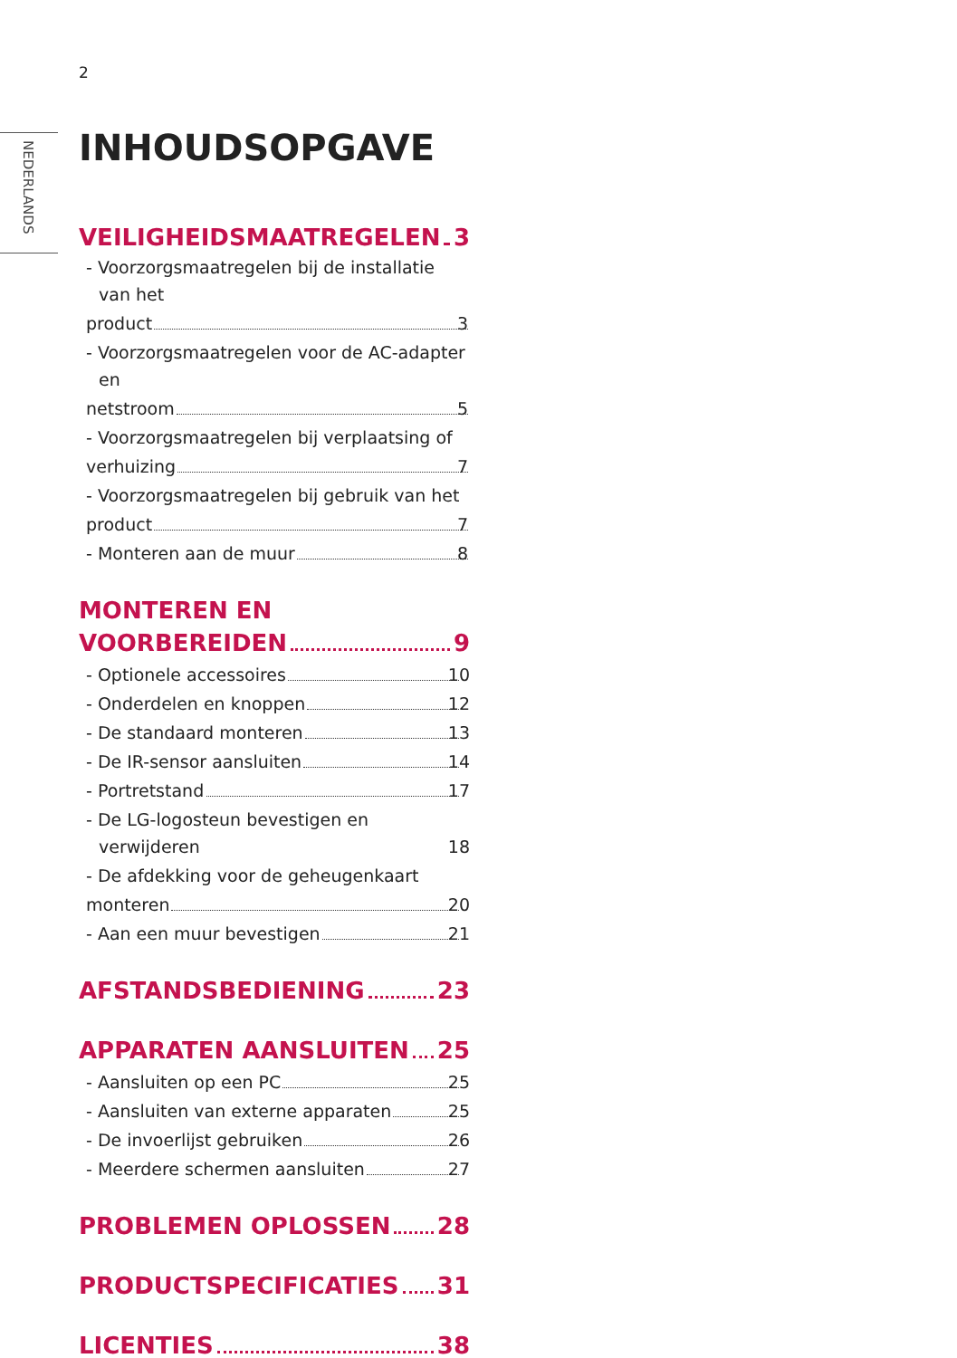2
NEDERLANDS
INHOUDSOPGAVE
VEILIGHEIDSMAATREGELEN 3
- Voorzorgsmaatregelen bij de installatie van het
product 3
- Voorzorgsmaatregelen voor de AC-adapter en
netstroom 5
- Voorzorgsmaatregelen bij verplaatsing of
verhuizing 7
- Voorzorgsmaatregelen bij gebruik van het
product 7
- Monteren aan de muur 8
MONTEREN EN
VOORBEREIDEN 9
- Optionele accessoires 10
- Onderdelen en knoppen 12
- De standaard monteren 13
- De IR-sensor aansluiten 14
- Portretstand 17
- De LG-logosteun bevestigen en verwijderen 18
- De afdekking voor de geheugenkaart
monteren 20
- Aan een muur bevestigen 21
AFSTANDSBEDIENING 23
APPARATEN AANSLUITEN 25
- Aansluiten op een PC 25
- Aansluiten van externe apparaten 25
- De invoerlijst gebruiken 26
- Meerdere schermen aansluiten 27
PROBLEMEN OPLOSSEN 28
PRODUCTSPECIFICATIES 31
LICENTIES 38